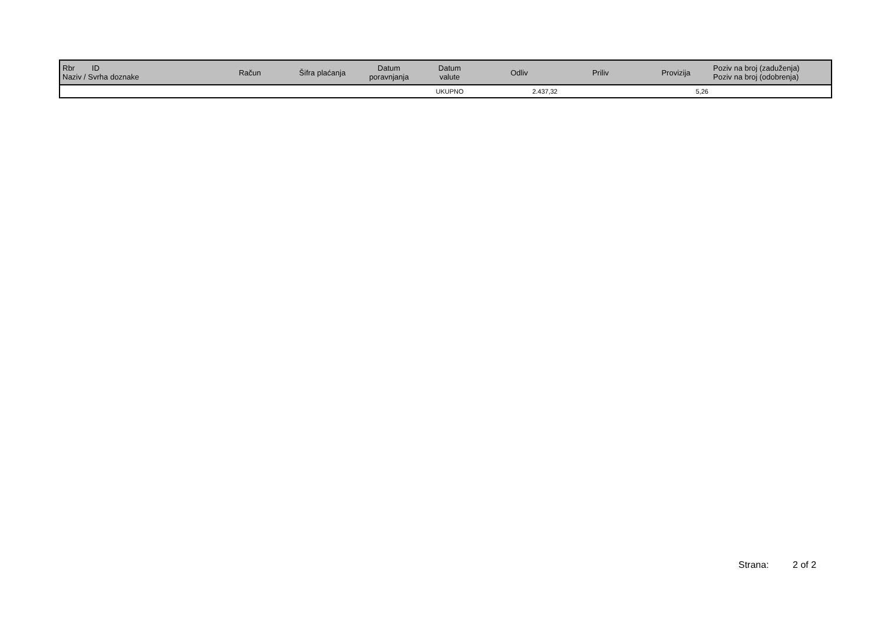| Rbr ID Naziv / Svrha doznake | Račun | Šifra plaćanja | Datum poravnjanja | Datum valute | Odliv | Priliv | Provizija | Poziv na broj (zaduženja) Poziv na broj (odobrenja) |
| --- | --- | --- | --- | --- | --- | --- | --- | --- |
| | | | | UKUPNO | 2.437,32 | | 5,26 | |
Strana: 2 of 2